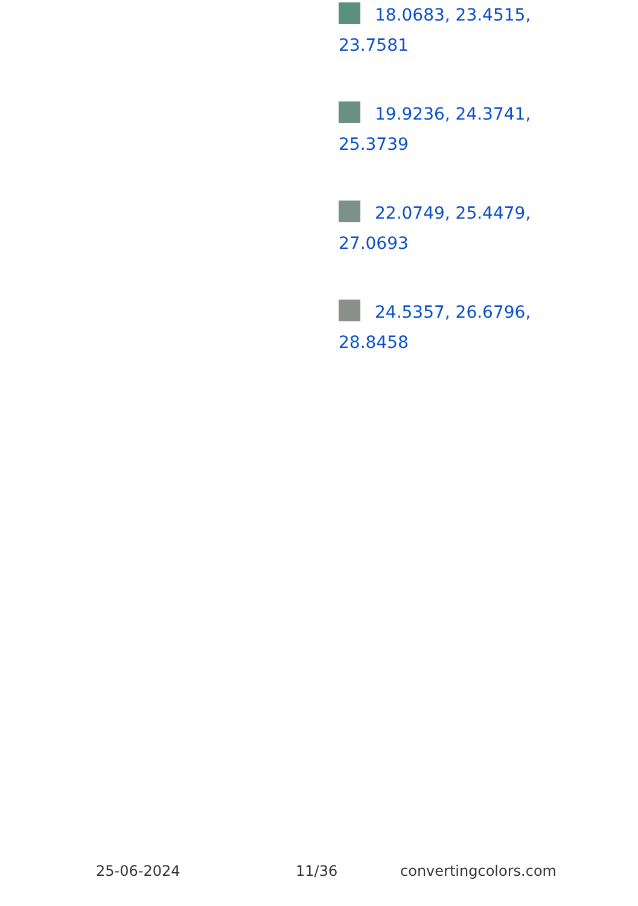18.0683, 23.4515, 23.7581
19.9236, 24.3741, 25.3739
22.0749, 25.4479, 27.0693
24.5357, 26.6796, 28.8458
25-06-2024 11/36 convertingcolors.com